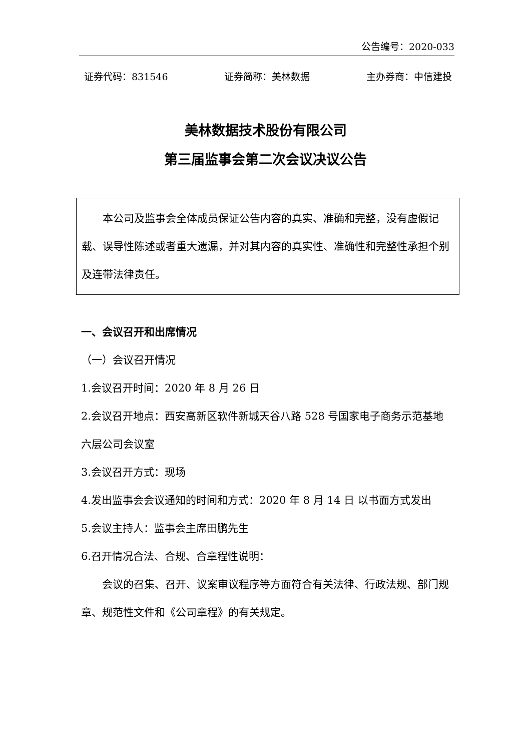公告编号：2020-033
证券代码：831546 证券简称：美林数据 主办券商：中信建投
美林数据技术股份有限公司
第三届监事会第二次会议决议公告
本公司及监事会全体成员保证公告内容的真实、准确和完整，没有虚假记载、误导性陈述或者重大遗漏，并对其内容的真实性、准确性和完整性承担个别及连带法律责任。
一、会议召开和出席情况
（一）会议召开情况
1.会议召开时间：2020 年 8 月 26 日
2.会议召开地点：西安高新区软件新城天谷八路 528 号国家电子商务示范基地六层公司会议室
3.会议召开方式：现场
4.发出监事会会议通知的时间和方式：2020 年 8 月 14 日 以书面方式发出
5.会议主持人：监事会主席田鹏先生
6.召开情况合法、合规、合章程性说明：
会议的召集、召开、议案审议程序等方面符合有关法律、行政法规、部门规章、规范性文件和《公司章程》的有关规定。